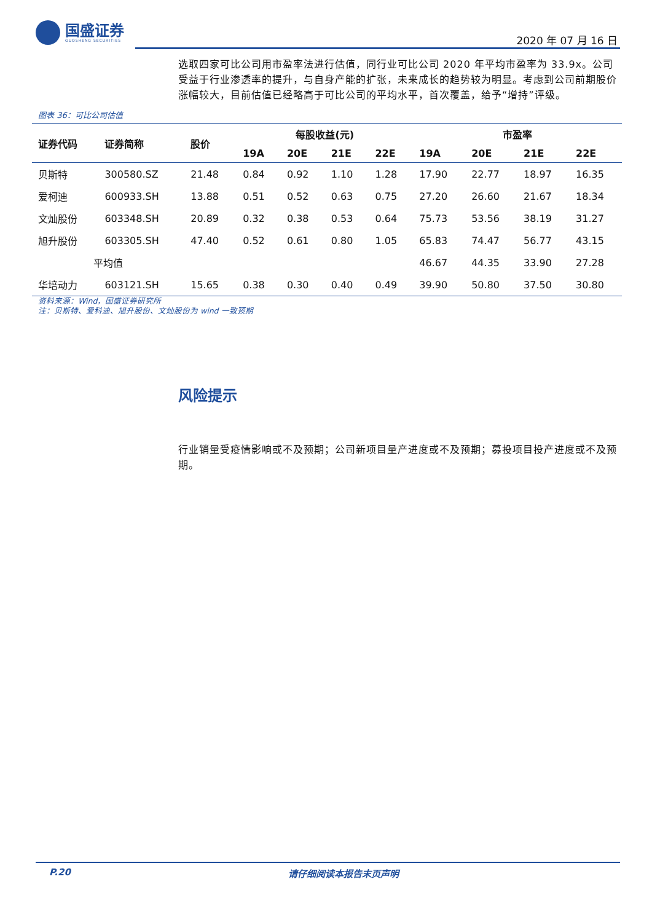国盛证券
GUOSHENG SECURITIES
2020 年 07 月 16 日
选取四家可比公司用市盈率法进行估值，同行业可比公司 2020 年平均市盈率为 33.9x。公司受益于行业渗透率的提升，与自身产能的扩张，未来成长的趋势较为明显。考虑到公司前期股价涨幅较大，目前估值已经略高于可比公司的平均水平，首次覆盖，给予“增持”评级。
图表 36：可比公司估值
| 证券代码 | 证券简称 | 股价 | 每股收益(元) | | | | 市盈率 | | | |
| --- | --- | --- | --- | --- | --- | --- | --- | --- | --- | --- |
| | | | 19A | 20E | 21E | 22E | 19A | 20E | 21E | 22E |
| 贝斯特 | 300580.SZ | 21.48 | 0.84 | 0.92 | 1.10 | 1.28 | 17.90 | 22.77 | 18.97 | 16.35 |
| 爱柯迪 | 600933.SH | 13.88 | 0.51 | 0.52 | 0.63 | 0.75 | 27.20 | 26.60 | 21.67 | 18.34 |
| 文灿股份 | 603348.SH | 20.89 | 0.32 | 0.38 | 0.53 | 0.64 | 75.73 | 53.56 | 38.19 | 31.27 |
| 旭升股份 | 603305.SH | 47.40 | 0.52 | 0.61 | 0.80 | 1.05 | 65.83 | 74.47 | 56.77 | 43.15 |
| 平均值 | | | | | | | 46.67 | 44.35 | 33.90 | 27.28 |
| 华培动力 | 603121.SH | 15.65 | 0.38 | 0.30 | 0.40 | 0.49 | 39.90 | 50.80 | 37.50 | 30.80 |
资料来源：Wind，国盛证券研究所
注：贝斯特、爱科迪、旭升股份、文灿股份为 wind 一致预期
风险提示
行业销量受疫情影响或不及预期；公司新项目量产进度或不及预期；募投项目投产进度或不及预期。
P.20 请仔细阅读本报告末页声明